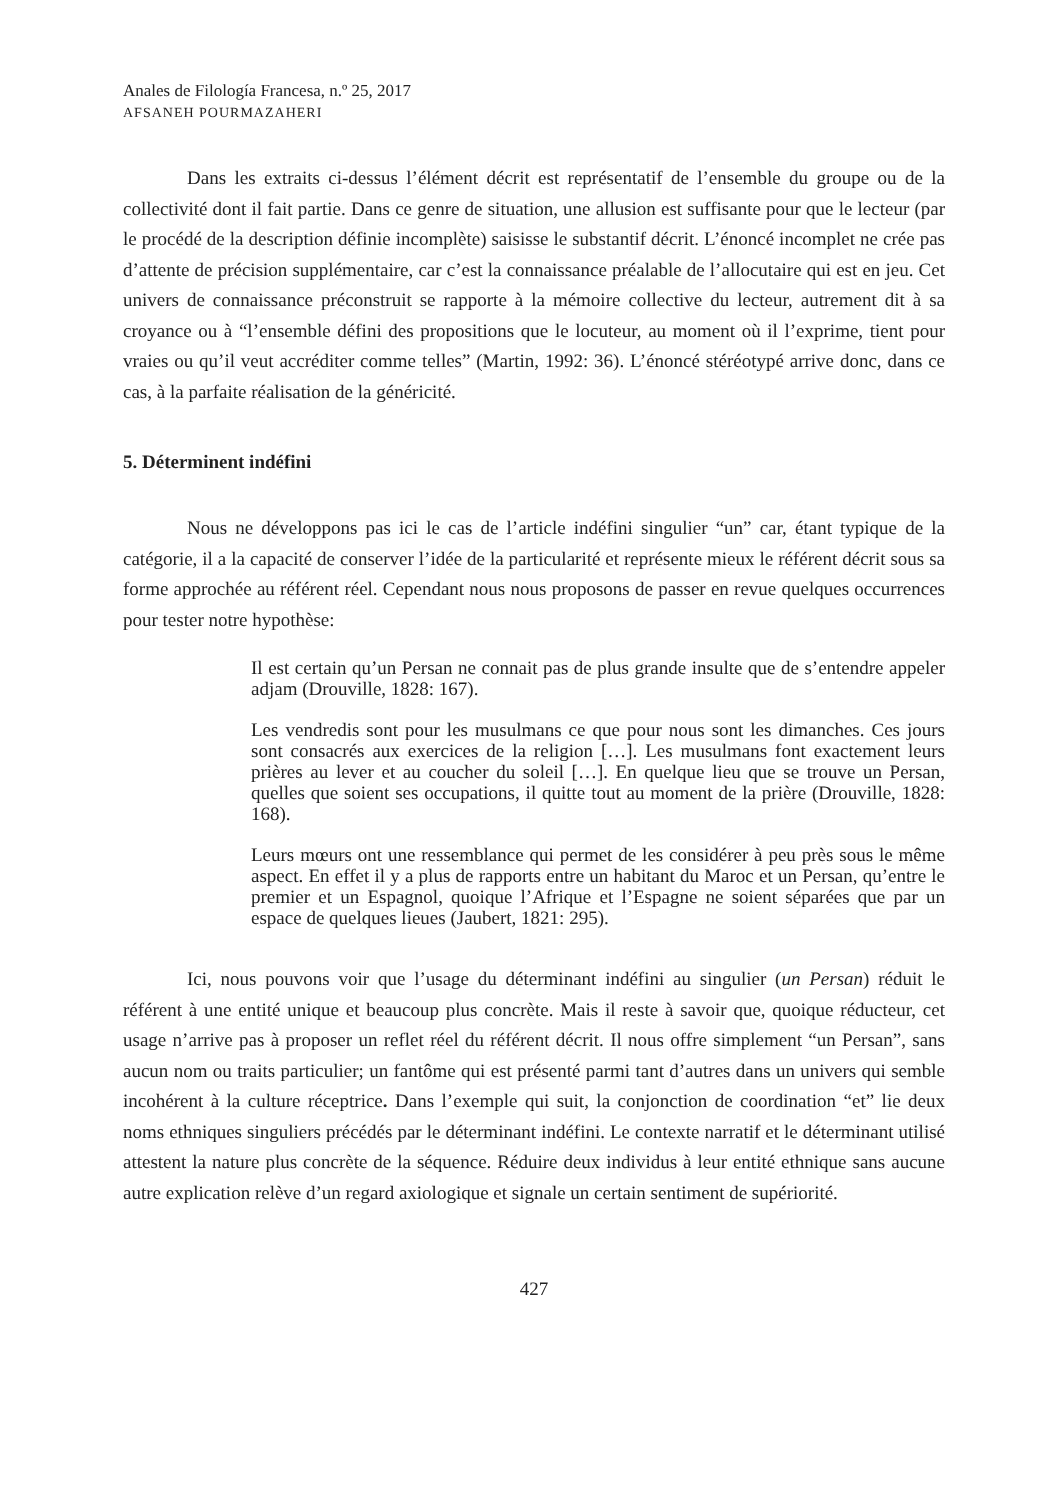Anales de Filología Francesa, n.º 25, 2017
AFSANEH POURMAZAHERI
Dans les extraits ci-dessus l’élément décrit est représentatif de l’ensemble du groupe ou de la collectivité dont il fait partie. Dans ce genre de situation, une allusion est suffisante pour que le lecteur (par le procédé de la description définie incomplète) saisisse le substantif décrit. L’énoncé incomplet ne crée pas d’attente de précision supplémentaire, car c’est la connaissance préalable de l’allocutaire qui est en jeu. Cet univers de connaissance préconstruit se rapporte à la mémoire collective du lecteur, autrement dit à sa croyance ou à “l’ensemble défini des propositions que le locuteur, au moment où il l’exprime, tient pour vraies ou qu’il veut accréditer comme telles” (Martin, 1992: 36). L’énoncé stéréotypé arrive donc, dans ce cas, à la parfaite réalisation de la généricité.
5. Déterminent indéfini
Nous ne développons pas ici le cas de l’article indéfini singulier “un” car, étant typique de la catégorie, il a la capacité de conserver l’idée de la particularité et représente mieux le référent décrit sous sa forme approchée au référent réel. Cependant nous nous proposons de passer en revue quelques occurrences pour tester notre hypothèse:
Il est certain qu’un Persan ne connait pas de plus grande insulte que de s’entendre appeler adjam (Drouville, 1828: 167).
Les vendredis sont pour les musulmans ce que pour nous sont les dimanches. Ces jours sont consacrés aux exercices de la religion […]. Les musulmans font exactement leurs prières au lever et au coucher du soleil […]. En quelque lieu que se trouve un Persan, quelles que soient ses occupations, il quitte tout au moment de la prière (Drouville, 1828: 168).
Leurs mœurs ont une ressemblance qui permet de les considérer à peu près sous le même aspect. En effet il y a plus de rapports entre un habitant du Maroc et un Persan, qu’entre le premier et un Espagnol, quoique l’Afrique et l’Espagne ne soient séparées que par un espace de quelques lieues (Jaubert, 1821: 295).
Ici, nous pouvons voir que l’usage du déterminant indéfini au singulier (un Persan) réduit le référent à une entité unique et beaucoup plus concrète. Mais il reste à savoir que, quoique réducteur, cet usage n’arrive pas à proposer un reflet réel du référent décrit. Il nous offre simplement “un Persan”, sans aucun nom ou traits particulier; un fantôme qui est présenté parmi tant d’autres dans un univers qui semble incohérent à la culture réceptrice. Dans l’exemple qui suit, la conjonction de coordination “et” lie deux noms ethniques singuliers précédés par le déterminant indéfini. Le contexte narratif et le déterminant utilisé attestent la nature plus concrète de la séquence. Réduire deux individus à leur entité ethnique sans aucune autre explication relève d’un regard axiologique et signale un certain sentiment de supériorité.
427